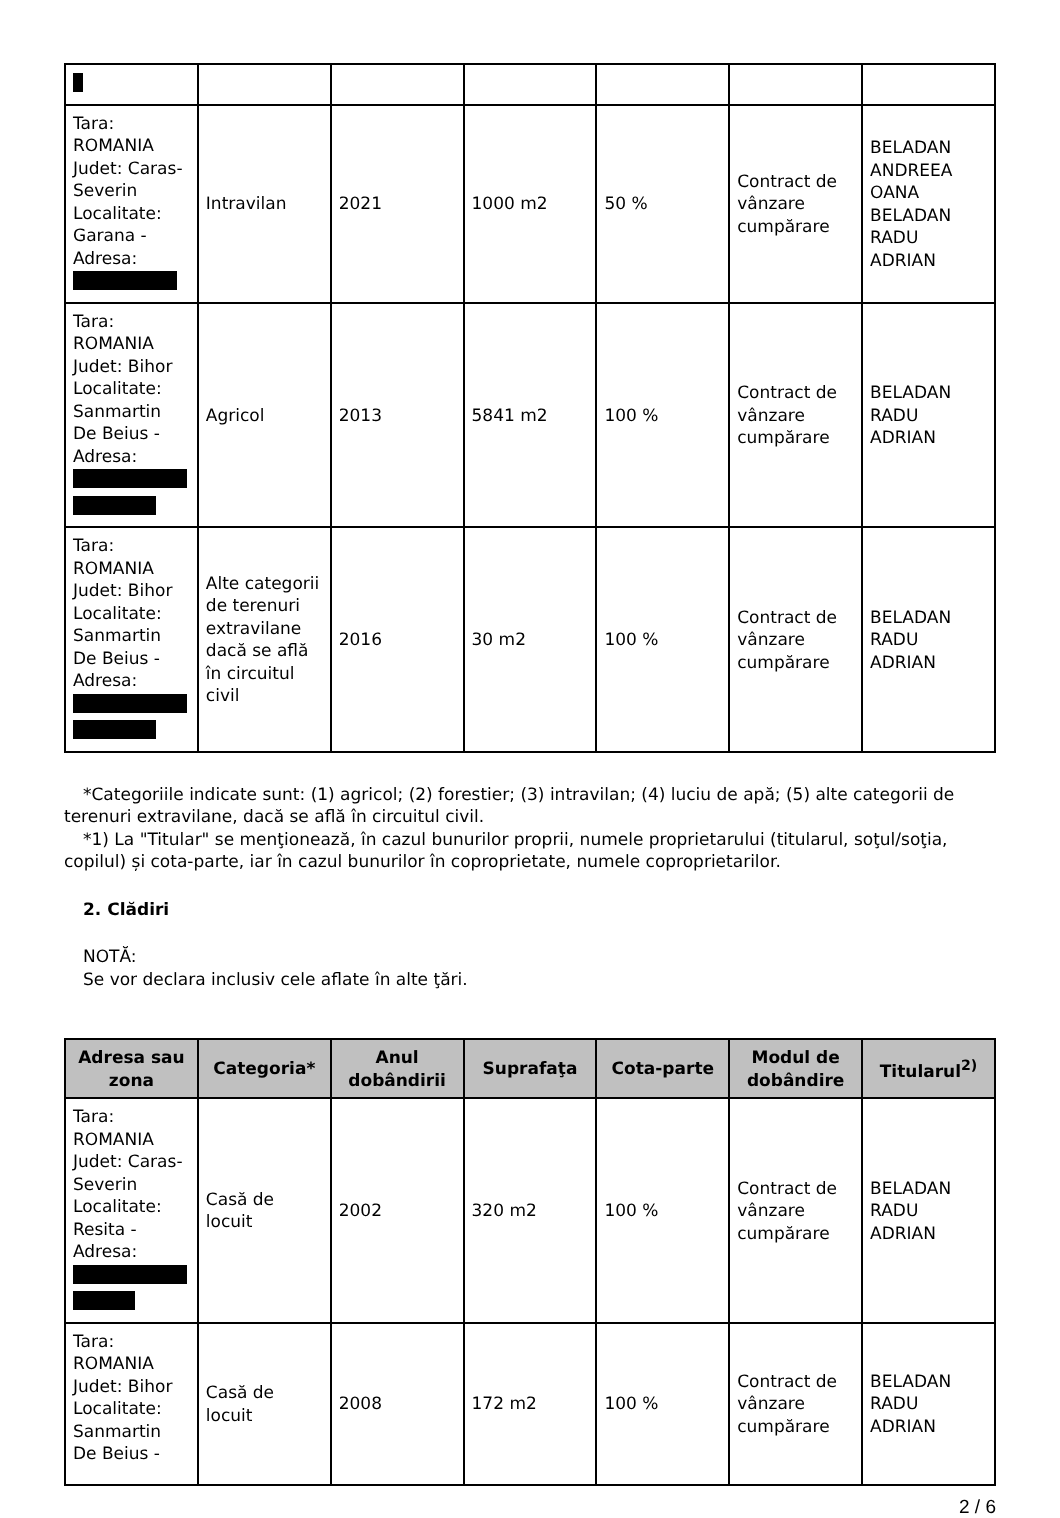| Tara: ROMANIA Judet: Caras-Severin Localitate: Garana - Adresa: | Intravilan | 2021 | 1000 m2 | 50 % | Contract de vânzare cumpărare | BELADAN ANDREEA OANA BELADAN RADU ADRIAN |
| Tara: ROMANIA Judet: Bihor Localitate: Sanmartin De Beius - Adresa: | Agricol | 2013 | 5841 m2 | 100 % | Contract de vânzare cumpărare | BELADAN RADU ADRIAN |
| Tara: ROMANIA Judet: Bihor Localitate: Sanmartin De Beius - Adresa: | Alte categorii de terenuri extravilane dacă se află în circuitul civil | 2016 | 30 m2 | 100 % | Contract de vânzare cumpărare | BELADAN RADU ADRIAN |
*Categoriile indicate sunt: (1) agricol; (2) forestier; (3) intravilan; (4) luciu de apă; (5) alte categorii de terenuri extravilane, dacă se află în circuitul civil.
*1) La "Titular" se menţionează, în cazul bunurilor proprii, numele proprietarului (titularul, soţul/soţia, copilul) și cota-parte, iar în cazul bunurilor în coproprietate, numele coproprietarilor.
2. Clădiri
NOTĂ:
Se vor declara inclusiv cele aflate în alte ţări.
| Adresa sau zona | Categoria* | Anul dobândirii | Suprafaţa | Cota-parte | Modul de dobândire | Titularul<sup>2)</sup> |
| --- | --- | --- | --- | --- | --- | --- |
| Tara: ROMANIA Judet: Caras-Severin Localitate: Resita - Adresa: | Casă de locuit | 2002 | 320 m2 | 100 % | Contract de vânzare cumpărare | BELADAN RADU ADRIAN |
| Tara: ROMANIA Judet: Bihor Localitate: Sanmartin De Beius - | Casă de locuit | 2008 | 172 m2 | 100 % | Contract de vânzare cumpărare | BELADAN RADU ADRIAN |
2 / 6